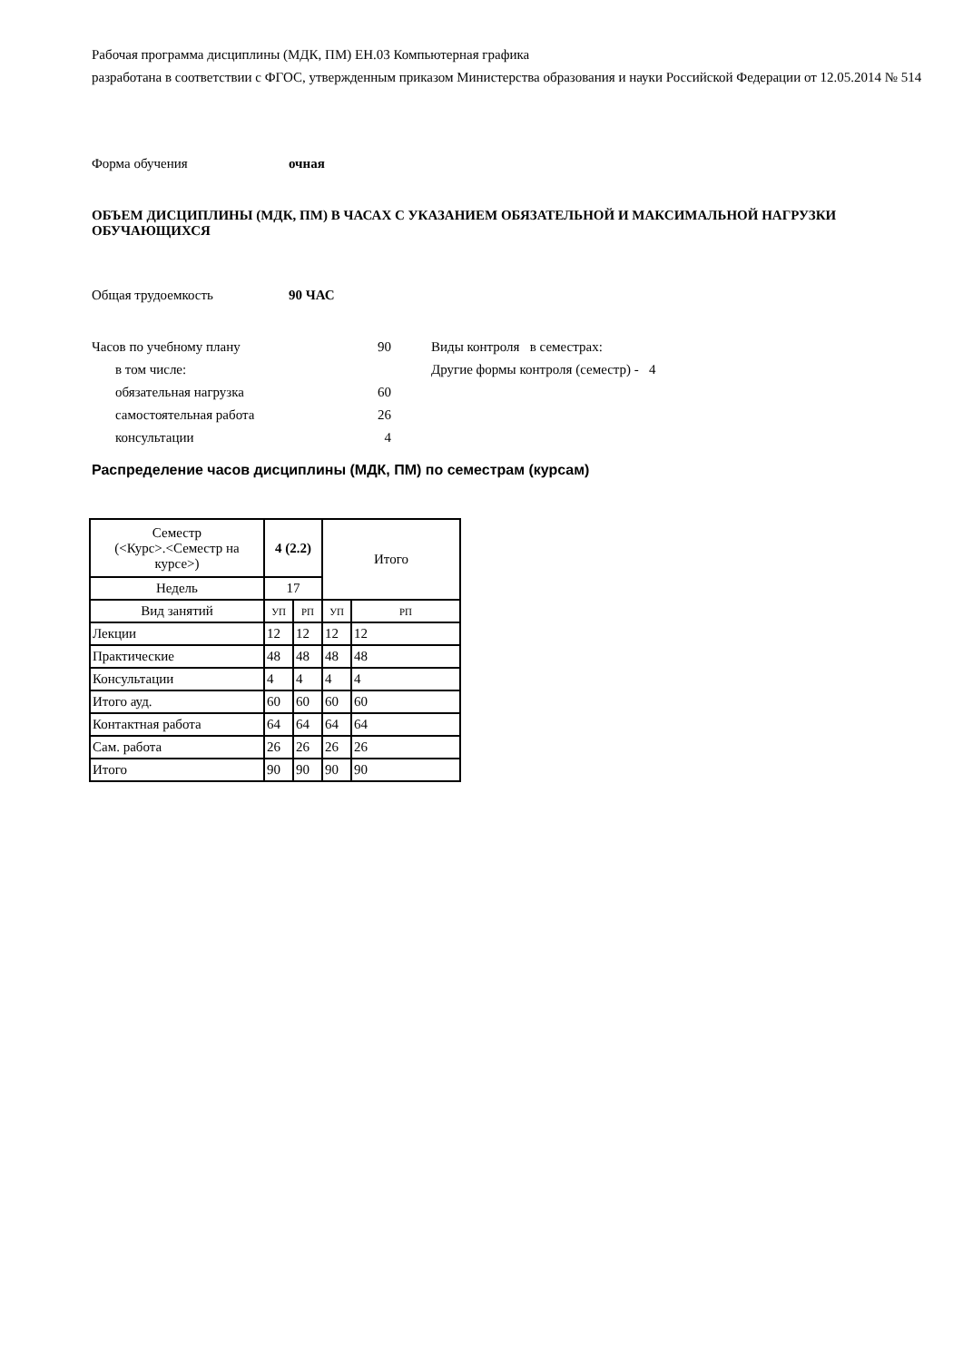Рабочая программа дисциплины (МДК, ПМ) ЕН.03 Компьютерная графика
разработана в соответствии с ФГОС, утвержденным приказом Министерства образования и науки Российской Федерации от 12.05.2014 № 514
Форма обучения очная
ОБЪЕМ ДИСЦИПЛИНЫ (МДК, ПМ) В ЧАСАХ С УКАЗАНИЕМ ОБЯЗАТЕЛЬНОЙ И МАКСИМАЛЬНОЙ НАГРУЗКИ ОБУЧАЮЩИХСЯ
Общая трудоемкость 90 ЧАС
Часов по учебному плану 90
в том числе:
обязательная нагрузка 60
самостоятельная работа 26
консультации 4
Виды контроля в семестрах:
Другие формы контроля (семестр) - 4
Распределение часов дисциплины (МДК, ПМ) по семестрам (курсам)
| Семестр (<Курс>.<Семестр на курсе>) | 4 (2.2) | | Итого | |
| Недель | 17 | | | |
| Вид занятий | УП | РП | УП | РП |
| Лекции | 12 | 12 | 12 | 12 |
| Практические | 48 | 48 | 48 | 48 |
| Консультации | 4 | 4 | 4 | 4 |
| Итого ауд. | 60 | 60 | 60 | 60 |
| Контактная работа | 64 | 64 | 64 | 64 |
| Сам. работа | 26 | 26 | 26 | 26 |
| Итого | 90 | 90 | 90 | 90 |